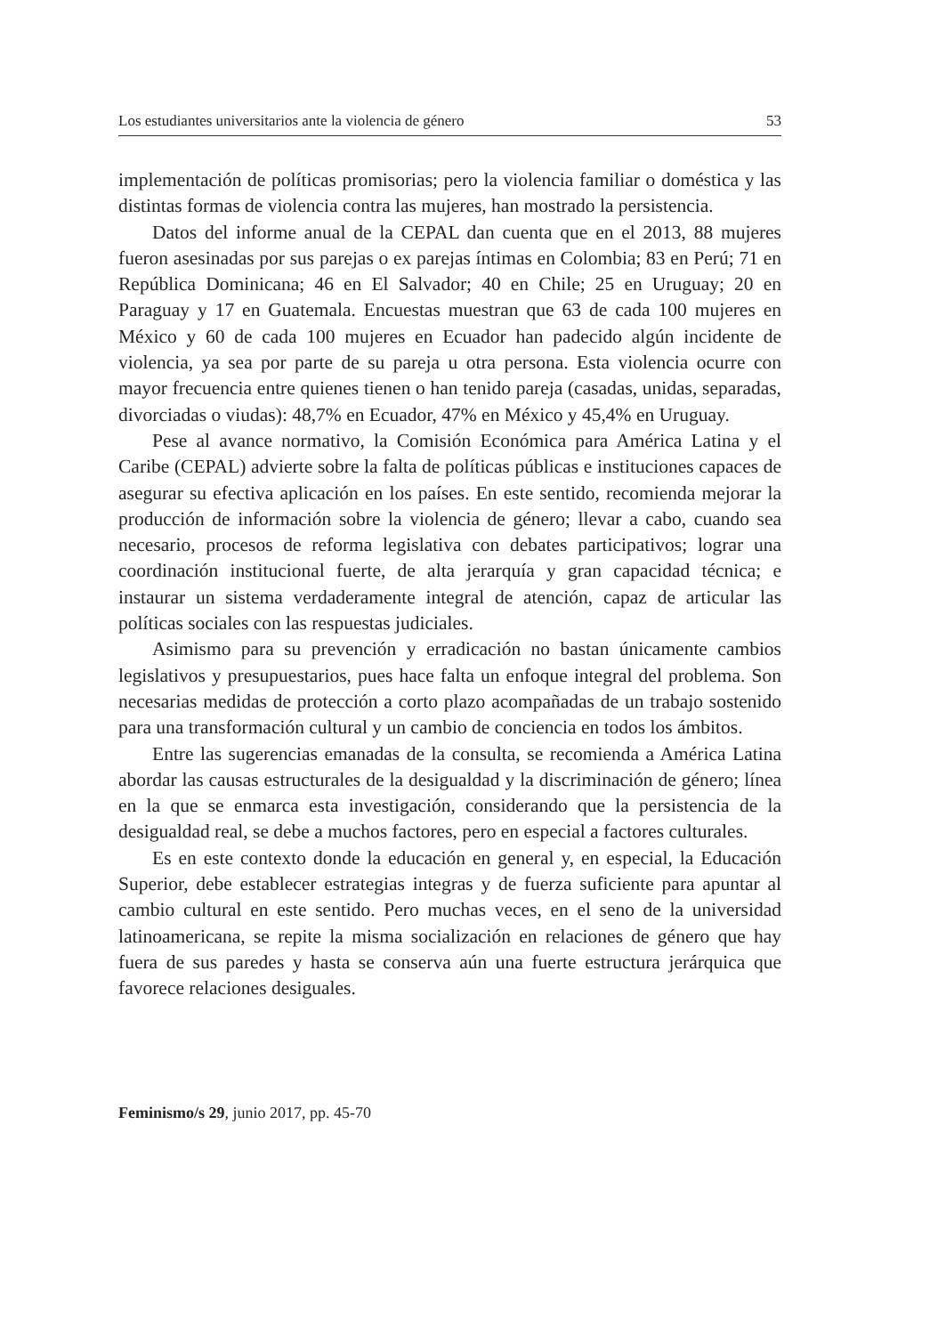Los estudiantes universitarios ante la violencia de género 53
implementación de políticas promisorias; pero la violencia familiar o doméstica y las distintas formas de violencia contra las mujeres, han mostrado la persistencia.
Datos del informe anual de la CEPAL dan cuenta que en el 2013, 88 mujeres fueron asesinadas por sus parejas o ex parejas íntimas en Colombia; 83 en Perú; 71 en República Dominicana; 46 en El Salvador; 40 en Chile; 25 en Uruguay; 20 en Paraguay y 17 en Guatemala. Encuestas muestran que 63 de cada 100 mujeres en México y 60 de cada 100 mujeres en Ecuador han padecido algún incidente de violencia, ya sea por parte de su pareja u otra persona. Esta violencia ocurre con mayor frecuencia entre quienes tienen o han tenido pareja (casadas, unidas, separadas, divorciadas o viudas): 48,7% en Ecuador, 47% en México y 45,4% en Uruguay.
Pese al avance normativo, la Comisión Económica para América Latina y el Caribe (CEPAL) advierte sobre la falta de políticas públicas e instituciones capaces de asegurar su efectiva aplicación en los países. En este sentido, recomienda mejorar la producción de información sobre la violencia de género; llevar a cabo, cuando sea necesario, procesos de reforma legislativa con debates participativos; lograr una coordinación institucional fuerte, de alta jerarquía y gran capacidad técnica; e instaurar un sistema verdaderamente integral de atención, capaz de articular las políticas sociales con las respuestas judiciales.
Asimismo para su prevención y erradicación no bastan únicamente cambios legislativos y presupuestarios, pues hace falta un enfoque integral del problema. Son necesarias medidas de protección a corto plazo acompañadas de un trabajo sostenido para una transformación cultural y un cambio de conciencia en todos los ámbitos.
Entre las sugerencias emanadas de la consulta, se recomienda a América Latina abordar las causas estructurales de la desigualdad y la discriminación de género; línea en la que se enmarca esta investigación, considerando que la persistencia de la desigualdad real, se debe a muchos factores, pero en especial a factores culturales.
Es en este contexto donde la educación en general y, en especial, la Educación Superior, debe establecer estrategias integras y de fuerza suficiente para apuntar al cambio cultural en este sentido. Pero muchas veces, en el seno de la universidad latinoamericana, se repite la misma socialización en relaciones de género que hay fuera de sus paredes y hasta se conserva aún una fuerte estructura jerárquica que favorece relaciones desiguales.
Feminismo/s 29, junio 2017, pp. 45-70